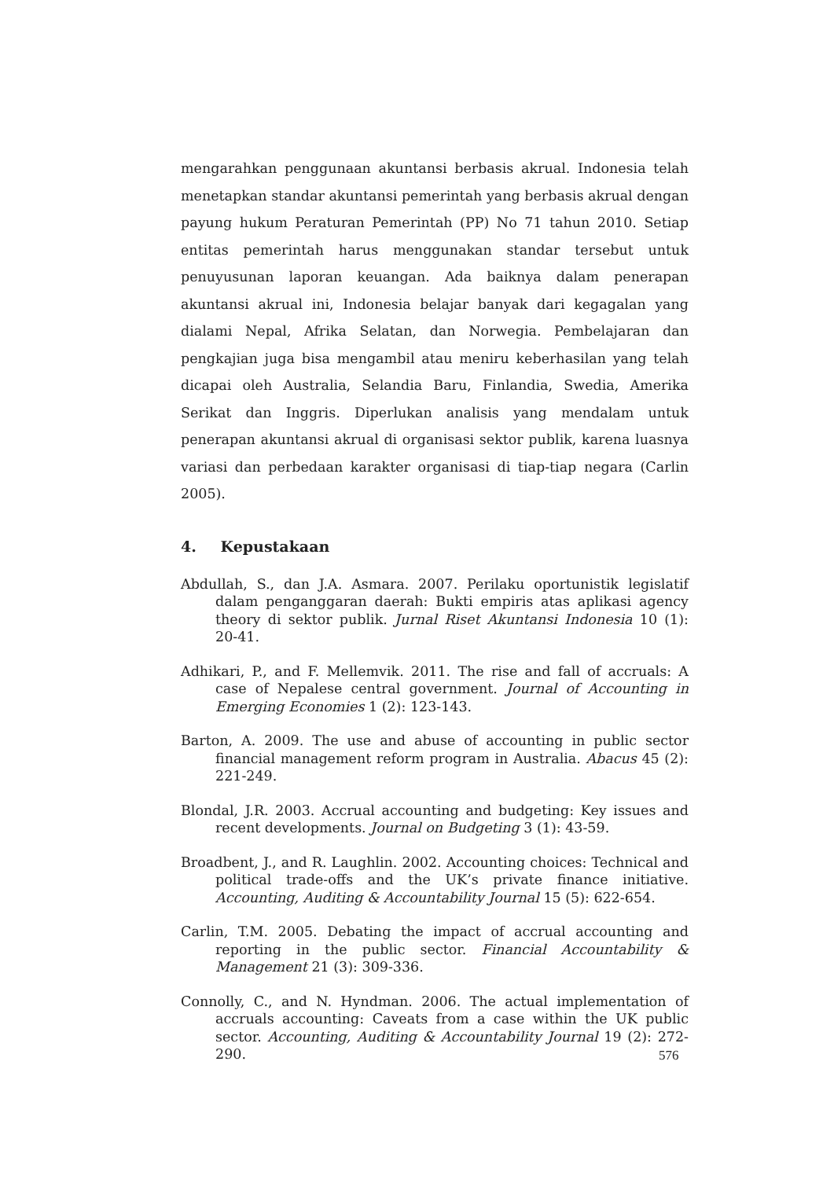mengarahkan penggunaan akuntansi berbasis akrual. Indonesia telah menetapkan standar akuntansi pemerintah yang berbasis akrual dengan payung hukum Peraturan Pemerintah (PP) No 71 tahun 2010. Setiap entitas pemerintah harus menggunakan standar tersebut untuk penuyusunan laporan keuangan. Ada baiknya dalam penerapan akuntansi akrual ini, Indonesia belajar banyak dari kegagalan yang dialami Nepal, Afrika Selatan, dan Norwegia. Pembelajaran dan pengkajian juga bisa mengambil atau meniru keberhasilan yang telah dicapai oleh Australia, Selandia Baru, Finlandia, Swedia, Amerika Serikat dan Inggris. Diperlukan analisis yang mendalam untuk penerapan akuntansi akrual di organisasi sektor publik, karena luasnya variasi dan perbedaan karakter organisasi di tiap-tiap negara (Carlin 2005).
4. Kepustakaan
Abdullah, S., dan J.A. Asmara. 2007. Perilaku oportunistik legislatif dalam penganggaran daerah: Bukti empiris atas aplikasi agency theory di sektor publik. Jurnal Riset Akuntansi Indonesia 10 (1): 20-41.
Adhikari, P., and F. Mellemvik. 2011. The rise and fall of accruals: A case of Nepalese central government. Journal of Accounting in Emerging Economies 1 (2): 123-143.
Barton, A. 2009. The use and abuse of accounting in public sector financial management reform program in Australia. Abacus 45 (2): 221-249.
Blondal, J.R. 2003. Accrual accounting and budgeting: Key issues and recent developments. Journal on Budgeting 3 (1): 43-59.
Broadbent, J., and R. Laughlin. 2002. Accounting choices: Technical and political trade-offs and the UK’s private finance initiative. Accounting, Auditing & Accountability Journal 15 (5): 622-654.
Carlin, T.M. 2005. Debating the impact of accrual accounting and reporting in the public sector. Financial Accountability & Management 21 (3): 309-336.
Connolly, C., and N. Hyndman. 2006. The actual implementation of accruals accounting: Caveats from a case within the UK public sector. Accounting, Auditing & Accountability Journal 19 (2): 272-290.
576